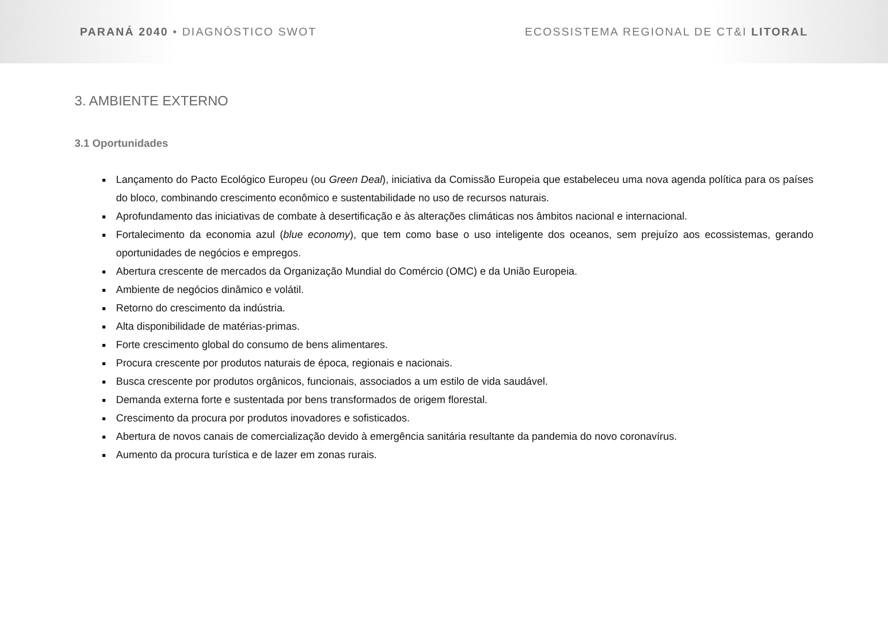PARANÁ 2040 • DIAGNÓSTICO SWOT
ECOSSISTEMA REGIONAL DE CT&I LITORAL
3. AMBIENTE EXTERNO
3.1 Oportunidades
Lançamento do Pacto Ecológico Europeu (ou Green Deal), iniciativa da Comissão Europeia que estabeleceu uma nova agenda política para os países do bloco, combinando crescimento econômico e sustentabilidade no uso de recursos naturais.
Aprofundamento das iniciativas de combate à desertificação e às alterações climáticas nos âmbitos nacional e internacional.
Fortalecimento da economia azul (blue economy), que tem como base o uso inteligente dos oceanos, sem prejuízo aos ecossistemas, gerando oportunidades de negócios e empregos.
Abertura crescente de mercados da Organização Mundial do Comércio (OMC) e da União Europeia.
Ambiente de negócios dinâmico e volátil.
Retorno do crescimento da indústria.
Alta disponibilidade de matérias-primas.
Forte crescimento global do consumo de bens alimentares.
Procura crescente por produtos naturais de época, regionais e nacionais.
Busca crescente por produtos orgânicos, funcionais, associados a um estilo de vida saudável.
Demanda externa forte e sustentada por bens transformados de origem florestal.
Crescimento da procura por produtos inovadores e sofisticados.
Abertura de novos canais de comercialização devido à emergência sanitária resultante da pandemia do novo coronavírus.
Aumento da procura turística e de lazer em zonas rurais.